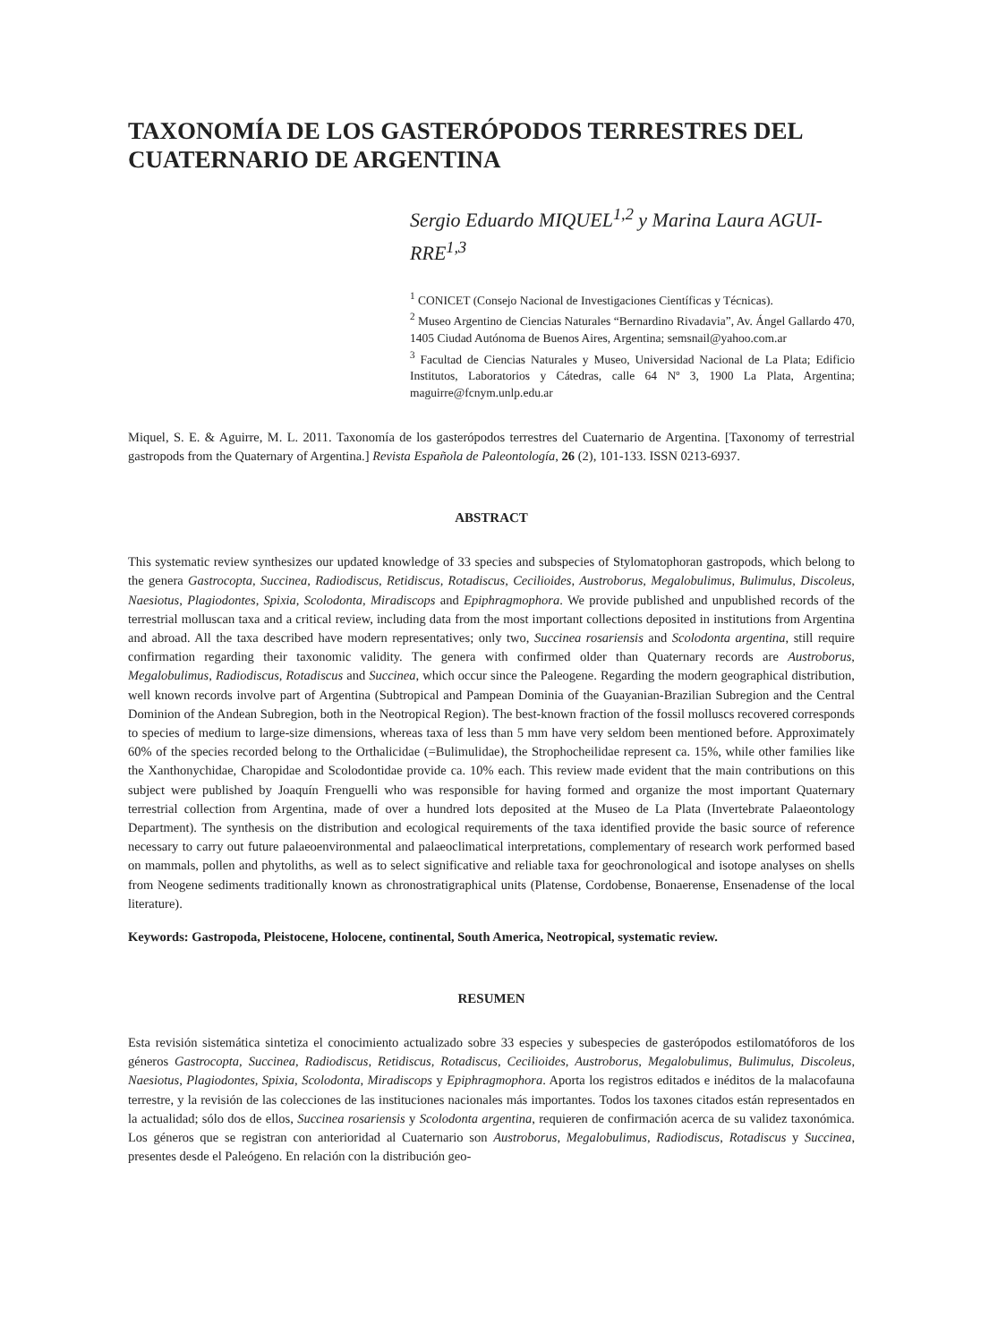TAXONOMÍA DE LOS GASTERÓPODOS TERRESTRES DEL CUATERNARIO DE ARGENTINA
Sergio Eduardo MIQUEL<sup>1,2</sup> y Marina Laura AGUI-RRE<sup>1,3</sup>
<sup>1</sup> CONICET (Consejo Nacional de Investigaciones Científicas y Técnicas).
<sup>2</sup> Museo Argentino de Ciencias Naturales “Bernardino Rivadavia”, Av. Ángel Gallardo 470, 1405 Ciudad Autónoma de Buenos Aires, Argentina; semsnail@yahoo.com.ar
<sup>3</sup> Facultad de Ciencias Naturales y Museo, Universidad Nacional de La Plata; Edificio Institutos, Laboratorios y Cátedras, calle 64 Nº 3, 1900 La Plata, Argentina; maguirre@fcnym.unlp.edu.ar
Miquel, S. E. & Aguirre, M. L. 2011. Taxonomía de los gasterópodos terrestres del Cuaternario de Argentina. [Taxonomy of terrestrial gastropods from the Quaternary of Argentina.] Revista Española de Paleontología, 26 (2), 101-133. ISSN 0213-6937.
ABSTRACT
This systematic review synthesizes our updated knowledge of 33 species and subspecies of Stylomatophoran gastropods, which belong to the genera Gastrocopta, Succinea, Radiodiscus, Retidiscus, Rotadiscus, Cecilioides, Austroborus, Megalobulimus, Bulimulus, Discoleus, Naesiotus, Plagiodontes, Spixia, Scolodonta, Miradiscops and Epiphragmophora. We provide published and unpublished records of the terrestrial molluscan taxa and a critical review, including data from the most important collections deposited in institutions from Argentina and abroad. All the taxa described have modern representatives; only two, Succinea rosariensis and Scolodonta argentina, still require confirmation regarding their taxonomic validity. The genera with confirmed older than Quaternary records are Austroborus, Megalobulimus, Radiodiscus, Rotadiscus and Succinea, which occur since the Paleogene. Regarding the modern geographical distribution, well known records involve part of Argentina (Subtropical and Pampean Dominia of the Guayanian-Brazilian Subregion and the Central Dominion of the Andean Subregion, both in the Neotropical Region). The best-known fraction of the fossil molluscs recovered corresponds to species of medium to large-size dimensions, whereas taxa of less than 5 mm have very seldom been mentioned before. Approximately 60% of the species recorded belong to the Orthalicidae (=Bulimulidae), the Strophocheilidae represent ca. 15%, while other families like the Xanthonychidae, Charopidae and Scolodontidae provide ca. 10% each. This review made evident that the main contributions on this subject were published by Joaquín Frenguelli who was responsible for having formed and organize the most important Quaternary terrestrial collection from Argentina, made of over a hundred lots deposited at the Museo de La Plata (Invertebrate Palaeontology Department). The synthesis on the distribution and ecological requirements of the taxa identified provide the basic source of reference necessary to carry out future palaeoenvironmental and palaeoclimatical interpretations, complementary of research work performed based on mammals, pollen and phytoliths, as well as to select significative and reliable taxa for geochronological and isotope analyses on shells from Neogene sediments traditionally known as chronostratigraphical units (Platense, Cordobense, Bonaerense, Ensenadense of the local literature).
Keywords: Gastropoda, Pleistocene, Holocene, continental, South America, Neotropical, systematic review.
RESUMEN
Esta revisión sistemática sintetiza el conocimiento actualizado sobre 33 especies y subespecies de gasterópodos estilomatóforos de los géneros Gastrocopta, Succinea, Radiodiscus, Retidiscus, Rotadiscus, Cecilioides, Austroborus, Megalobulimus, Bulimulus, Discoleus, Naesiotus, Plagiodontes, Spixia, Scolodonta, Miradiscops y Epiphragmophora. Aporta los registros editados e inéditos de la malacofauna terrestre, y la revisión de las colecciones de las instituciones nacionales más importantes. Todos los taxones citados están representados en la actualidad; sólo dos de ellos, Succinea rosariensis y Scolodonta argentina, requieren de confirmación acerca de su validez taxonómica. Los géneros que se registran con anterioridad al Cuaternario son Austroborus, Megalobulimus, Radiodiscus, Rotadiscus y Succinea, presentes desde el Paleógeno. En relación con la distribución geo-